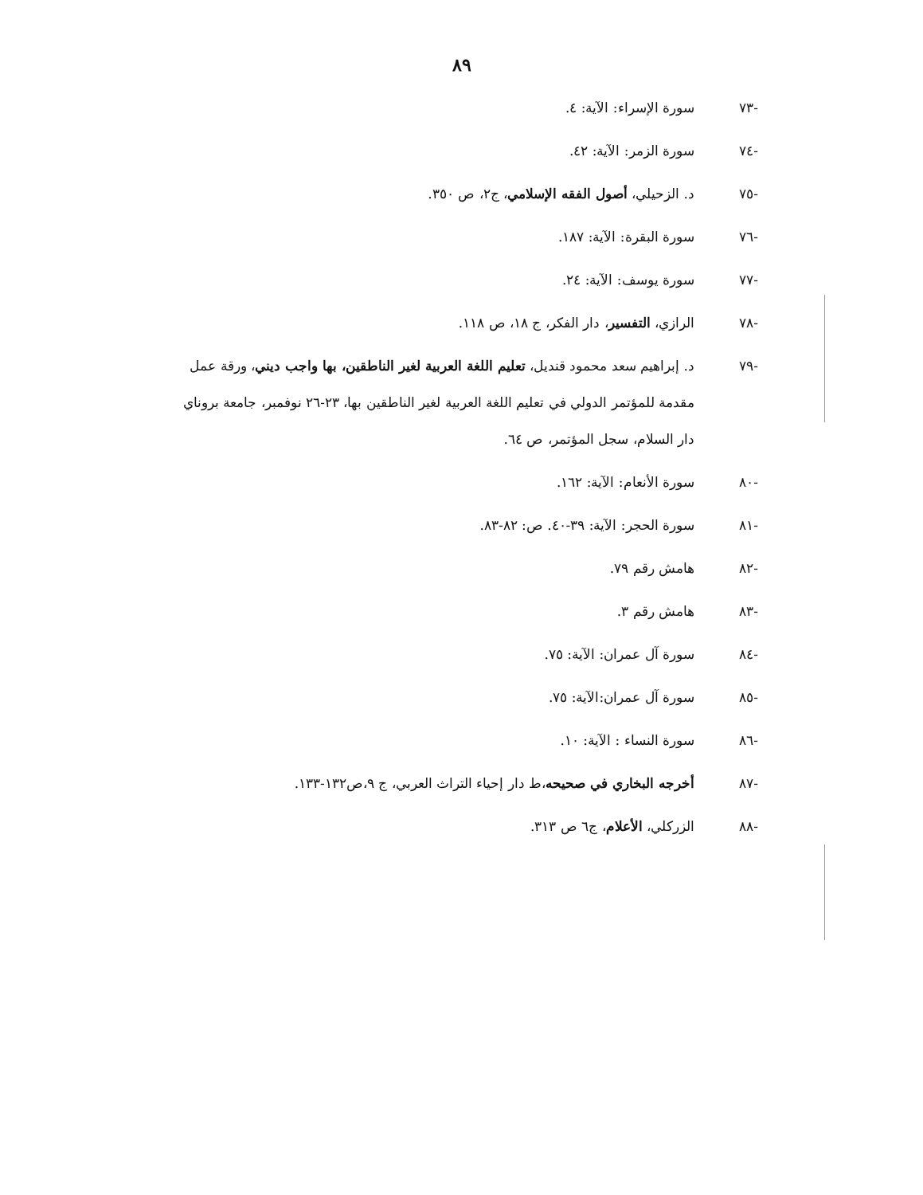٨٩
-٧٣ سورة الإسراء: الآية: ٤.
-٧٤ سورة الزمر: الآية: ٤٢.
-٧٥ د. الزحيلي، أصول الفقه الإسلامي، ج٢، ص ٣٥٠.
-٧٦ سورة البقرة: الآية: ١٨٧.
-٧٧ سورة يوسف: الآية: ٢٤.
-٧٨ الرازي، التفسير، دار الفكر، ج ١٨، ص ١١٨.
-٧٩ د. إبراهيم سعد محمود قنديل، تعليم اللغة العربية لغير الناطقين، بها واجب ديني، ورقة عمل مقدمة للمؤتمر الدولي في تعليم اللغة العربية لغير الناطقين بها، ٢٣-٢٦ نوفمبر، جامعة بروناي دار السلام، سجل المؤتمر، ص ٦٤.
-٨٠ سورة الأنعام: الآية: ١٦٢.
-٨١ سورة الحجر: الآية: ٣٩-٤٠. ص: ٨٢-٨٣.
-٨٢ هامش رقم ٧٩.
-٨٣ هامش رقم ٣.
-٨٤ سورة آل عمران: الآية: ٧٥.
-٨٥ سورة آل عمران:الآية: ٧٥.
-٨٦ سورة النساء : الآية: ١٠.
-٨٧ أخرجه البخاري في صحيحه،ط دار إحياء التراث العربي، ج ٩،ص١٣٢-١٣٣.
-٨٨ الزركلي، الأعلام، ج٦ ص ٣١٣.